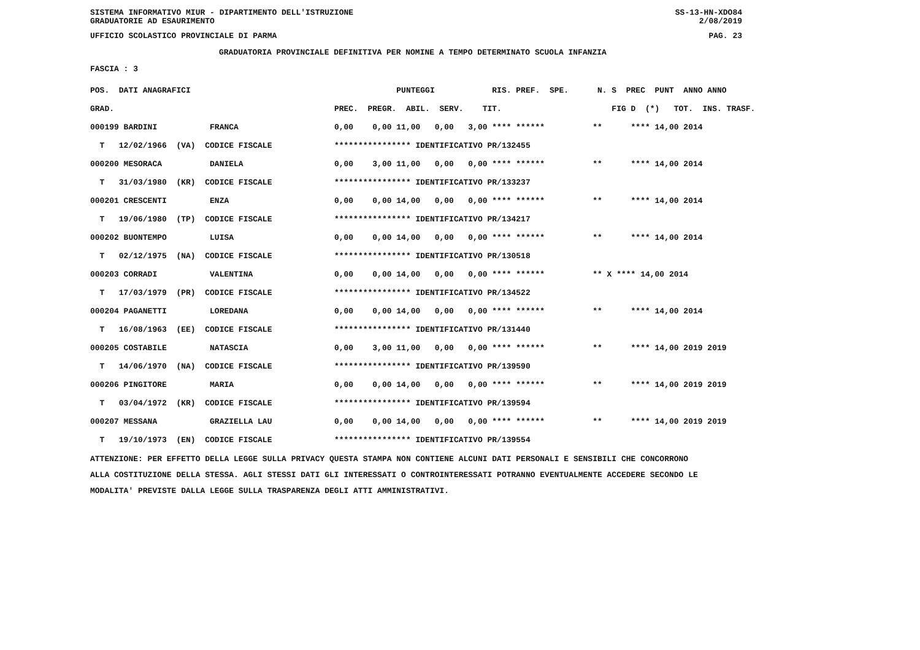SISTEMA INFORMATIVO MIUR - DIPARTIMENTO DELL'ISTRUZIONE
GRADUATORIE AD ESAURIMENTO
SS-13-HN-XDO84
2/08/2019
UFFICIO SCOLASTICO PROVINCIALE DI PARMA
PAG. 23
GRADUATORIA PROVINCIALE DEFINITIVA PER NOMINE A TEMPO DETERMINATO SCUOLA INFANZIA
FASCIA : 3
| POS. | DATI ANAGRAFICI | PUNTEGGI RIS. PREF. SPE. N. S PREC PUNT ANNO ANNO |
| --- | --- | --- |
| GRAD. | | PREC. PREGR. ABIL. SERV. TIT. FIG D (*) TOT. INS. TRASF. |
| 000199 | BARDINI FRANCA | 0,00 0,00 11,00 0,00 3,00 **** ****** ** **** 14,00 2014 |
| T | 12/02/1966 (VA) CODICE FISCALE | **************** IDENTIFICATIVO PR/132455 |
| 000200 | MESORACA DANIELA | 0,00 3,00 11,00 0,00 0,00 **** ****** ** **** 14,00 2014 |
| T | 31/03/1980 (KR) CODICE FISCALE | **************** IDENTIFICATIVO PR/133237 |
| 000201 | CRESCENTI ENZA | 0,00 0,00 14,00 0,00 0,00 **** ****** ** **** 14,00 2014 |
| T | 19/06/1980 (TP) CODICE FISCALE | **************** IDENTIFICATIVO PR/134217 |
| 000202 | BUONTEMPO LUISA | 0,00 0,00 14,00 0,00 0,00 **** ****** ** **** 14,00 2014 |
| T | 02/12/1975 (NA) CODICE FISCALE | **************** IDENTIFICATIVO PR/130518 |
| 000203 | CORRADI VALENTINA | 0,00 0,00 14,00 0,00 0,00 **** ****** ** X **** 14,00 2014 |
| T | 17/03/1979 (PR) CODICE FISCALE | **************** IDENTIFICATIVO PR/134522 |
| 000204 | PAGANETTI LOREDANA | 0,00 0,00 14,00 0,00 0,00 **** ****** ** **** 14,00 2014 |
| T | 16/08/1963 (EE) CODICE FISCALE | **************** IDENTIFICATIVO PR/131440 |
| 000205 | COSTABILE NATASCIA | 0,00 3,00 11,00 0,00 0,00 **** ****** ** **** 14,00 2019 2019 |
| T | 14/06/1970 (NA) CODICE FISCALE | **************** IDENTIFICATIVO PR/139590 |
| 000206 | PINGITORE MARIA | 0,00 0,00 14,00 0,00 0,00 **** ****** ** **** 14,00 2019 2019 |
| T | 03/04/1972 (KR) CODICE FISCALE | **************** IDENTIFICATIVO PR/139594 |
| 000207 | MESSANA GRAZIELLA LAU | 0,00 0,00 14,00 0,00 0,00 **** ****** ** **** 14,00 2019 2019 |
| T | 19/10/1973 (EN) CODICE FISCALE | **************** IDENTIFICATIVO PR/139554 |
ATTENZIONE: PER EFFETTO DELLA LEGGE SULLA PRIVACY QUESTA STAMPA NON CONTIENE ALCUNI DATI PERSONALI E SENSIBILI CHE CONCORRONO
ALLA COSTITUZIONE DELLA STESSA. AGLI STESSI DATI GLI INTERESSATI O CONTROINTERESSATI POTRANNO EVENTUALMENTE ACCEDERE SECONDO LE
MODALITA' PREVISTE DALLA LEGGE SULLA TRASPARENZA DEGLI ATTI AMMINISTRATIVI.